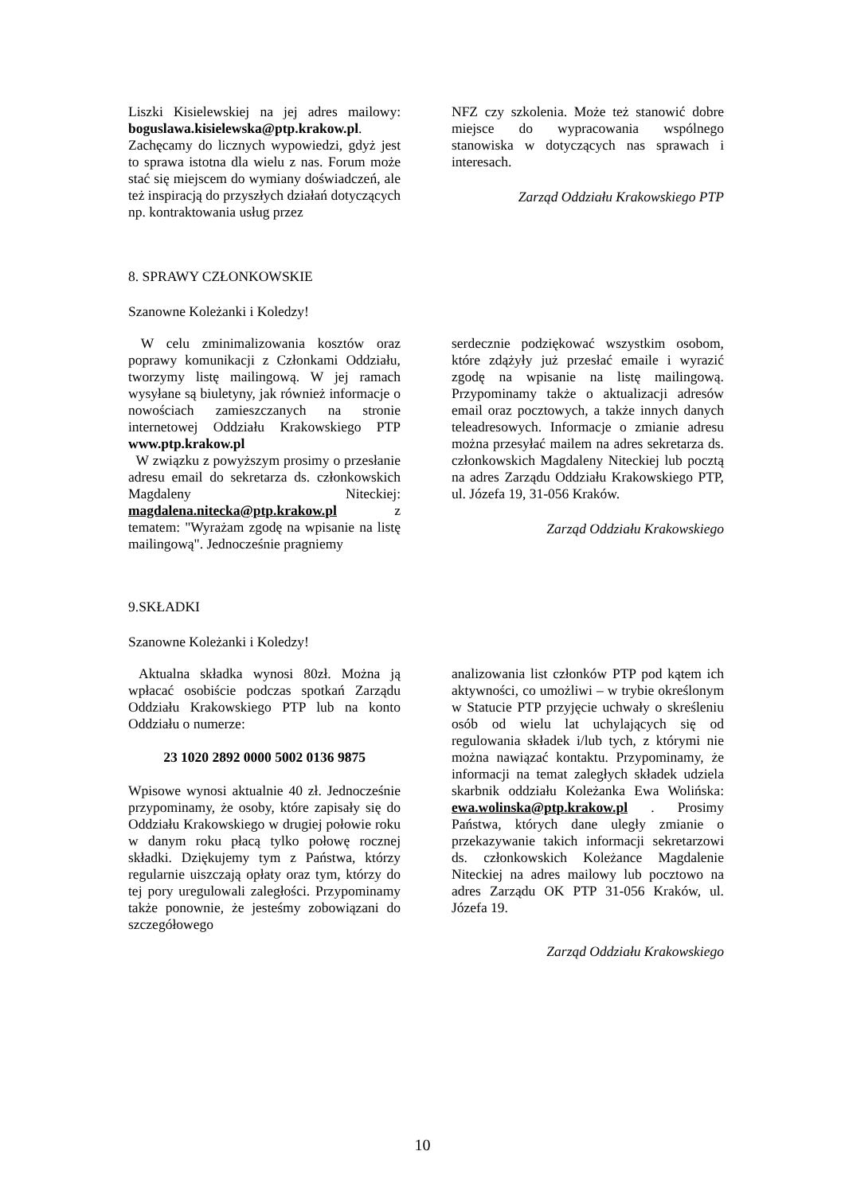Liszki Kisielewskiej na jej adres mailowy: boguslawa.kisielewska@ptp.krakow.pl. Zachęcamy do licznych wypowiedzi, gdyż jest to sprawa istotna dla wielu z nas. Forum może stać się miejscem do wymiany doświadczeń, ale też inspiracją do przyszłych działań dotyczących np. kontraktowania usług przez
NFZ czy szkolenia. Może też stanowić dobre miejsce do wypracowania wspólnego stanowiska w dotyczących nas sprawach i interesach.
Zarząd Oddziału Krakowskiego PTP
8. SPRAWY CZŁONKOWSKIE
Szanowne Koleżanki i Koledzy!
W celu zminimalizowania kosztów oraz poprawy komunikacji z Członkami Oddziału, tworzymy listę mailingową. W jej ramach wysyłane są biuletyny, jak również informacje o nowościach zamieszczanych na stronie internetowej Oddziału Krakowskiego PTP www.ptp.krakow.pl
W związku z powyższym prosimy o przesłanie adresu email do sekretarza ds. członkowskich Magdaleny Niteckiej: magdalena.nitecka@ptp.krakow.pl z tematem: "Wyrażam zgodę na wpisanie na listę mailingową". Jednocześnie pragniemy
serdecznie podziękować wszystkim osobom, które zdążyły już przesłać emaile i wyrazić zgodę na wpisanie na listę mailingową. Przypominamy także o aktualizacji adresów email oraz pocztowych, a także innych danych teleadresowych. Informacje o zmianie adresu można przesyłać mailem na adres sekretarza ds. członkowskich Magdaleny Niteckiej lub pocztą na adres Zarządu Oddziału Krakowskiego PTP, ul. Józefa 19, 31-056 Kraków.
Zarząd Oddziału Krakowskiego
9.SKŁADKI
Szanowne Koleżanki i Koledzy!
Aktualna składka wynosi 80zł. Można ją wpłacać osobiście podczas spotkań Zarządu Oddziału Krakowskiego PTP lub na konto Oddziału o numerze:
23 1020 2892 0000 5002 0136 9875
Wpisowe wynosi aktualnie 40 zł. Jednocześnie przypominamy, że osoby, które zapisały się do Oddziału Krakowskiego w drugiej połowie roku w danym roku płacą tylko połowę rocznej składki. Dziękujemy tym z Państwa, którzy regularnie uiszczają opłaty oraz tym, którzy do tej pory uregulowali zaległości. Przypominamy także ponownie, że jesteśmy zobowiązani do szczegółowego
analizowania list członków PTP pod kątem ich aktywności, co umożliwi – w trybie określonym w Statucie PTP przyjęcie uchwały o skreśleniu osób od wielu lat uchylających się od regulowania składek i/lub tych, z którymi nie można nawiązać kontaktu. Przypominamy, że informacji na temat zaległych składek udziela skarbnik oddziału Koleżanka Ewa Wolińska: ewa.wolinska@ptp.krakow.pl . Prosimy Państwa, których dane uległy zmianie o przekazywanie takich informacji sekretarzowi ds. członkowskich Koleżance Magdalenie Niteckiej na adres mailowy lub pocztowo na adres Zarządu OK PTP 31-056 Kraków, ul. Józefa 19.
Zarząd Oddziału Krakowskiego
10